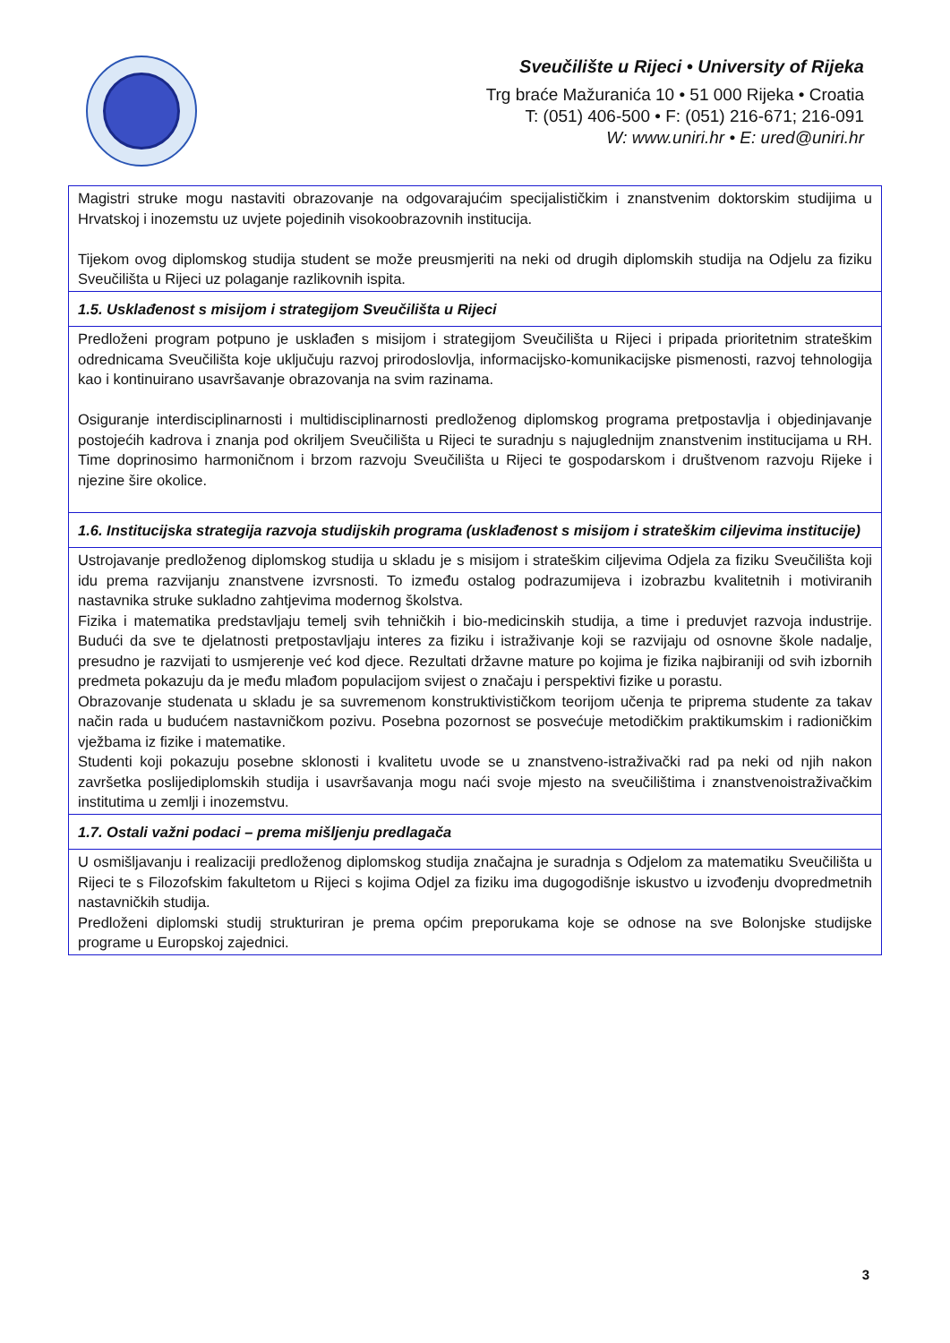Sveučilište u Rijeci • University of Rijeka
Trg braće Mažuranića 10 • 51 000 Rijeka • Croatia
T: (051) 406-500 • F: (051) 216-671; 216-091
W: www.uniri.hr • E: ured@uniri.hr
| Magistri struke mogu nastaviti obrazovanje na odgovarajućim specijalističkim i znanstvenim doktorskim studijima u Hrvatskoj i inozemstu uz uvjete pojedinih visokoobrazovnih institucija. Tijekom ovog diplomskog studija student se može preusmjeriti na neki od drugih diplomskih studija na Odjelu za fiziku Sveučilišta u Rijeci uz polaganje razlikovnih ispita. |
| 1.5. Usklađenost s misijom i strategijom Sveučilišta u Rijeci |
| Predloženi program potpuno je usklađen s misijom i strategijom Sveučilišta u Rijeci i pripada prioritetnim strateškim odrednicama Sveučilišta koje uključuju razvoj prirodoslovlja, informacijsko-komunikacijske pismenosti, razvoj tehnologija kao i kontinuirano usavršavanje obrazovanja na svim razinama. Osiguranje interdisciplinarnosti i multidisciplinarnosti predloženog diplomskog programa pretpostavlja i objedinjavanje postojećih kadrova i znanja pod okriljem Sveučilišta u Rijeci te suradnju s najuglednijm znanstvenim institucijama u RH. Time doprinosimo harmoničnom i brzom razvoju Sveučilišta u Rijeci te gospodarskom i društvenom razvoju Rijeke i njezine šire okolice. |
| 1.6. Institucijska strategija razvoja studijskih programa (usklađenost s misijom i strateškim ciljevima institucije) |
| Ustrojavanje predloženog diplomskog studija u skladu je s misijom i strateškim ciljevima Odjela za fiziku Sveučilišta koji idu prema razvijanju znanstvene izvrsnosti. To između ostalog podrazumijeva i izobrazbu kvalitetnih i motiviranih nastavnika struke sukladno zahtjevima modernog školstva. Fizika i matematika predstavljaju temelj svih tehničkih i bio-medicinskih studija, a time i preduvjet razvoja industrije. Budući da sve te djelatnosti pretpostavljaju interes za fiziku i istraživanje koji se razvijaju od osnovne škole nadalje, presudno je razvijati to usmjerenje već kod djece. Rezultati državne mature po kojima je fizika najbiraniji od svih izbornih predmeta pokazuju da je među mlađom populacijom svijest o značaju i perspektivi fizike u porastu. Obrazovanje studenata u skladu je sa suvremenom konstruktivističkom teorijom učenja te priprema studente za takav način rada u budućem nastavničkom pozivu. Posebna pozornost se posvećuje metodičkim praktikumskim i radioničkim vježbama iz fizike i matematike. Studenti koji pokazuju posebne sklonosti i kvalitetu uvode se u znanstveno-istraživački rad pa neki od njih nakon završetka poslijediplomskih studija i usavršavanja mogu naći svoje mjesto na sveučilištima i znanstvenoistraživačkim institutima u zemlji i inozemstvu. |
| 1.7. Ostali važni podaci – prema mišljenju predlagača |
| U osmišljavanju i realizaciji predloženog diplomskog studija značajna je suradnja s Odjelom za matematiku Sveučilišta u Rijeci te s Filozofskim fakultetom u Rijeci s kojima Odjel za fiziku ima dugogodišnje iskustvo u izvođenju dvopredmetnih nastavničkih studija. Predloženi diplomski studij strukturiran je prema općim preporukama koje se odnose na sve Bolonjske studijske programe u Europskoj zajednici. |
3